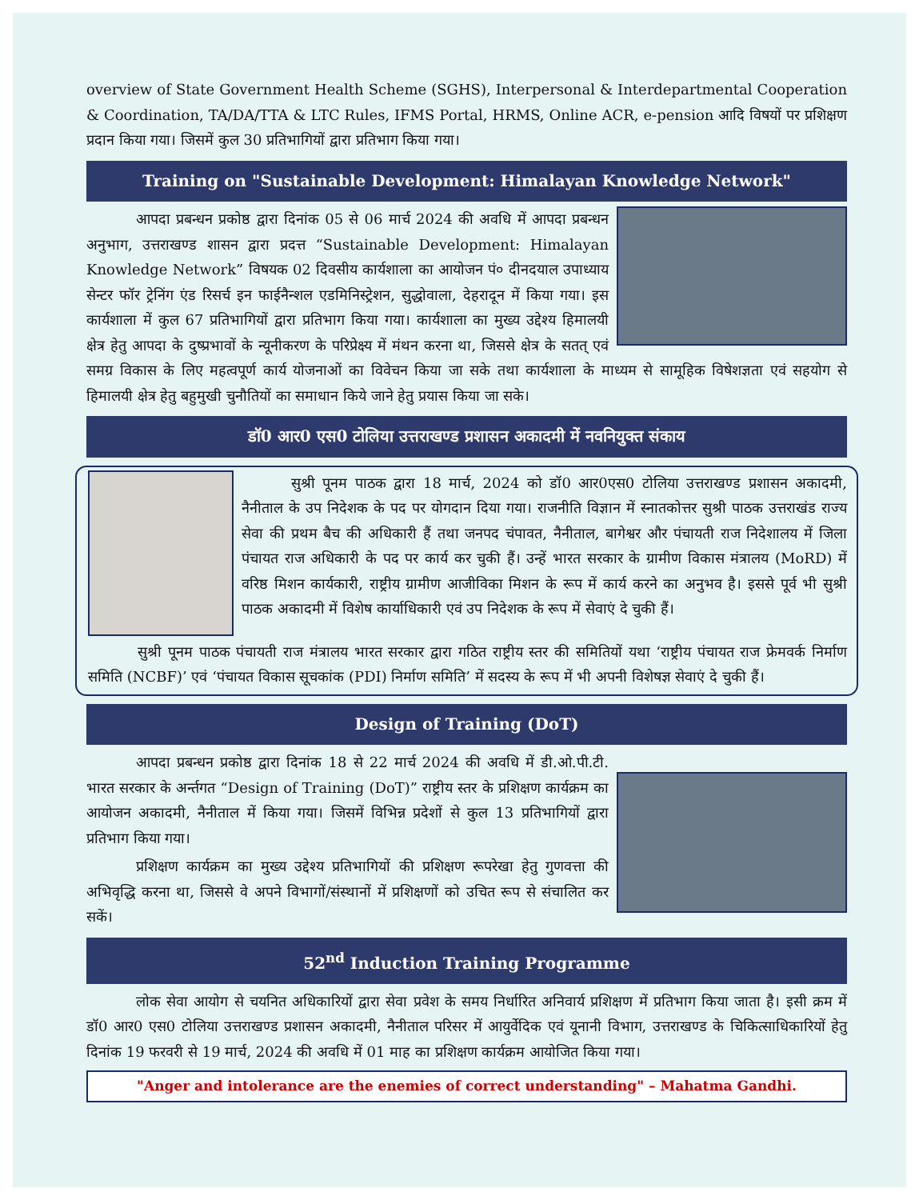overview of State Government Health Scheme (SGHS), Interpersonal & Interdepartmental Cooperation & Coordination, TA/DA/TTA & LTC Rules, IFMS Portal, HRMS, Online ACR, e-pension आदि विषयों पर प्रशिक्षण प्रदान किया गया। जिसमें कुल 30 प्रतिभागियों द्वारा प्रतिभाग किया गया।
Training on "Sustainable Development: Himalayan Knowledge Network"
आपदा प्रबन्धन प्रकोष्ठ द्वारा दिनांक 05 से 06 मार्च 2024 की अवधि में आपदा प्रबन्धन अनुभाग, उत्तराखण्ड शासन द्वारा प्रदत्त “Sustainable Development: Himalayan Knowledge Network” विषयक 02 दिवसीय कार्यशाला का आयोजन पं० दीनदयाल उपाध्याय सेन्टर फॉर ट्रेनिंग एंड रिसर्च इन फाईनैन्शल एडमिनिस्ट्रेशन, सुद्धोवाला, देहरादून में किया गया। इस कार्यशाला में कुल 67 प्रतिभागियों द्वारा प्रतिभाग किया गया। कार्यशाला का मुख्य उद्देश्य हिमालयी क्षेत्र हेतु आपदा के दुष्प्रभावों के न्यूनीकरण के परिप्रेक्ष्य में मंथन करना था, जिससे क्षेत्र के सतत् एवं समग्र विकास के लिए महत्वपूर्ण कार्य योजनाओं का विवेचन किया जा सके तथा कार्यशाला के माध्यम से सामूहिक विषेशज्ञता एवं सहयोग से हिमालयी क्षेत्र हेतु बहुमुखी चुनौतियों का समाधान किये जाने हेतु प्रयास किया जा सके।
डॉ0 आर0 एस0 टोलिया उत्तराखण्ड प्रशासन अकादमी में नवनियुक्त संकाय
सुश्री पूनम पाठक द्वारा 18 मार्च, 2024 को डॉ0 आर0एस0 टोलिया उत्तराखण्ड प्रशासन अकादमी, नैनीताल के उप निदेशक के पद पर योगदान दिया गया। राजनीति विज्ञान में स्नातकोत्तर सुश्री पाठक उत्तराखंड राज्य सेवा की प्रथम बैच की अधिकारी हैं तथा जनपद चंपावत, नैनीताल, बागेश्वर और पंचायती राज निदेशालय में जिला पंचायत राज अधिकारी के पद पर कार्य कर चुकी हैं। उन्हें भारत सरकार के ग्रामीण विकास मंत्रालय (MoRD) में वरिष्ठ मिशन कार्यकारी, राष्ट्रीय ग्रामीण आजीविका मिशन के रूप में कार्य करने का अनुभव है। इससे पूर्व भी सुश्री पाठक अकादमी में विशेष कार्याधिकारी एवं उप निदेशक के रूप में सेवाएं दे चुकी हैं।
सुश्री पूनम पाठक पंचायती राज मंत्रालय भारत सरकार द्वारा गठित राष्ट्रीय स्तर की समितियों यथा ‘राष्ट्रीय पंचायत राज फ्रेमवर्क निर्माण समिति (NCBF)’ एवं ‘पंचायत विकास सूचकांक (PDI) निर्माण समिति’ में सदस्य के रूप में भी अपनी विशेषज्ञ सेवाएं दे चुकी हैं।
Design of Training (DoT)
आपदा प्रबन्धन प्रकोष्ठ द्वारा दिनांक 18 से 22 मार्च 2024 की अवधि में डी.ओ.पी.टी. भारत सरकार के अर्न्तगत “Design of Training (DoT)” राष्ट्रीय स्तर के प्रशिक्षण कार्यक्रम का आयोजन अकादमी, नैनीताल में किया गया। जिसमें विभिन्न प्रदेशों से कुल 13 प्रतिभागियों द्वारा प्रतिभाग किया गया।
प्रशिक्षण कार्यक्रम का मुख्य उद्देश्य प्रतिभागियों की प्रशिक्षण रूपरेखा हेतु गुणवत्ता की अभिवृद्धि करना था, जिससे वे अपने विभागों/संस्थानों में प्रशिक्षणों को उचित रूप से संचालित कर सकें।
52<sup>nd</sup> Induction Training Programme
लोक सेवा आयोग से चयनित अधिकारियों द्वारा सेवा प्रवेश के समय निर्धारित अनिवार्य प्रशिक्षण में प्रतिभाग किया जाता है। इसी क्रम में डॉ0 आर0 एस0 टोलिया उत्तराखण्ड प्रशासन अकादमी, नैनीताल परिसर में आयुर्वेदिक एवं यूनानी विभाग, उत्तराखण्ड के चिकित्साधिकारियों हेतु दिनांक 19 फरवरी से 19 मार्च, 2024 की अवधि में 01 माह का प्रशिक्षण कार्यक्रम आयोजित किया गया।
"Anger and intolerance are the enemies of correct understanding" – Mahatma Gandhi.